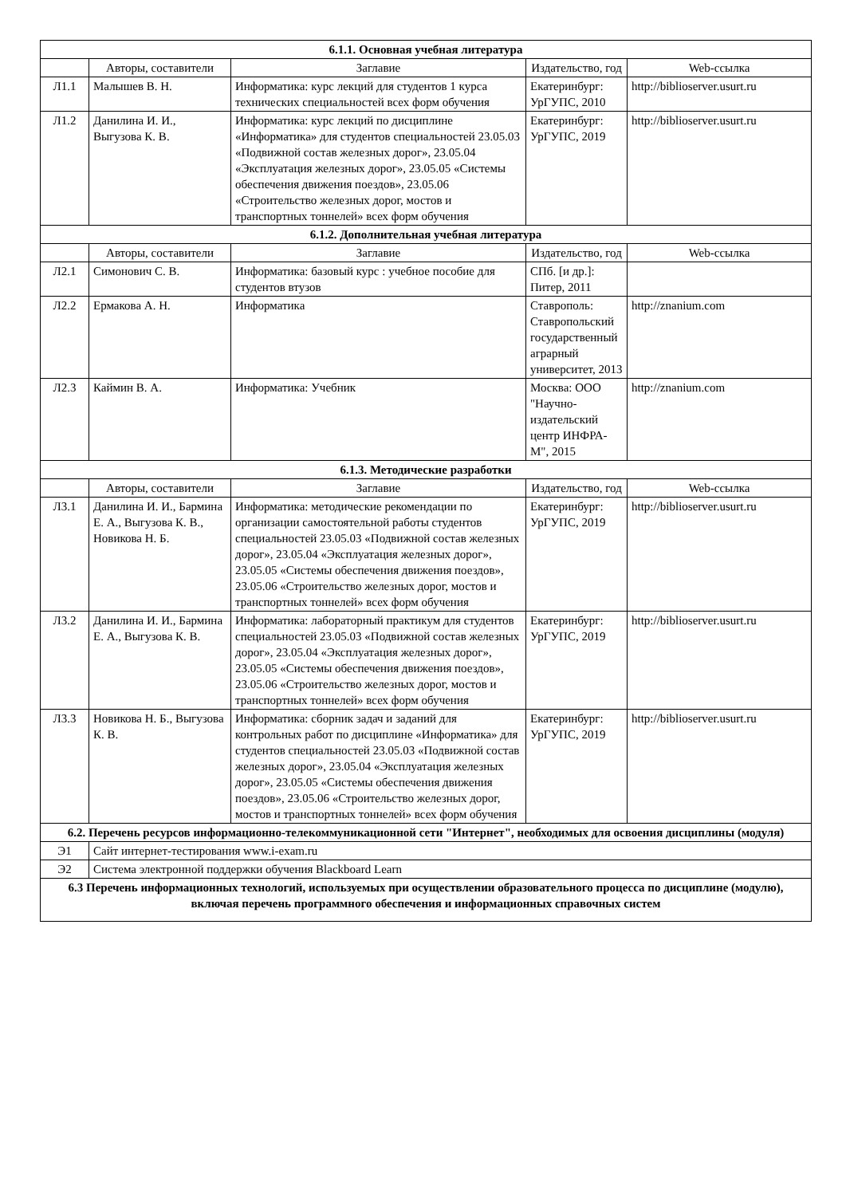| 6.1.1. Основная учебная литература | | | | |
| | Авторы, составители | Заглавие | Издательство, год | Web-ссылка |
| Л1.1 | Малышев В. Н. | Информатика: курс лекций для студентов 1 курса технических специальностей всех форм обучения | Екатеринбург: УрГУПС, 2010 | http://biblioserver.usurt.ru |
| Л1.2 | Данилина И. И., Выгузова К. В. | Информатика: курс лекций по дисциплине «Информатика» для студентов специальностей 23.05.03 «Подвижной состав железных дорог», 23.05.04 «Эксплуатация железных дорог», 23.05.05 «Системы обеспечения движения поездов», 23.05.06 «Строительство железных дорог, мостов и транспортных тоннелей» всех форм обучения | Екатеринбург: УрГУПС, 2019 | http://biblioserver.usurt.ru |
| 6.1.2. Дополнительная учебная литература | | | | |
| | Авторы, составители | Заглавие | Издательство, год | Web-ссылка |
| Л2.1 | Симонович С. В. | Информатика: базовый курс : учебное пособие для студентов втузов | СПб. [и др.]: Питер, 2011 | |
| Л2.2 | Ермакова А. Н. | Информатика | Ставрополь: Ставропольский государственный аграрный университет, 2013 | http://znanium.com |
| Л2.3 | Каймин В. А. | Информатика: Учебник | Москва: ООО "Научно-издательский центр ИНФРА-М", 2015 | http://znanium.com |
| 6.1.3. Методические разработки | | | | |
| | Авторы, составители | Заглавие | Издательство, год | Web-ссылка |
| Л3.1 | Данилина И. И., Бармина Е. А., Выгузова К. В., Новикова Н. Б. | Информатика: методические рекомендации по организации самостоятельной работы студентов специальностей 23.05.03 «Подвижной состав железных дорог», 23.05.04 «Эксплуатация железных дорог», 23.05.05 «Системы обеспечения движения поездов», 23.05.06 «Строительство железных дорог, мостов и транспортных тоннелей» всех форм обучения | Екатеринбург: УрГУПС, 2019 | http://biblioserver.usurt.ru |
| Л3.2 | Данилина И. И., Бармина Е. А., Выгузова К. В. | Информатика: лабораторный практикум для студентов специальностей 23.05.03 «Подвижной состав железных дорог», 23.05.04 «Эксплуатация железных дорог», 23.05.05 «Системы обеспечения движения поездов», 23.05.06 «Строительство железных дорог, мостов и транспортных тоннелей» всех форм обучения | Екатеринбург: УрГУПС, 2019 | http://biblioserver.usurt.ru |
| Л3.3 | Новикова Н. Б., Выгузова К. В. | Информатика: сборник задач и заданий для контрольных работ по дисциплине «Информатика» для студентов специальностей 23.05.03 «Подвижной состав железных дорог», 23.05.04 «Эксплуатация железных дорог», 23.05.05 «Системы обеспечения движения поездов», 23.05.06 «Строительство железных дорог, мостов и транспортных тоннелей» всех форм обучения | Екатеринбург: УрГУПС, 2019 | http://biblioserver.usurt.ru |
| 6.2. Перечень ресурсов информационно-телекоммуникационной сети "Интернет", необходимых для освоения дисциплины (модуля) | | | | |
| Э1 | Сайт интернет-тестирования www.i-exam.ru | | | |
| Э2 | Система электронной поддержки обучения Blackboard Learn | | | |
| 6.3 Перечень информационных технологий, используемых при осуществлении образовательного процесса по дисциплине (модулю), включая перечень программного обеспечения и информационных справочных систем | | | | |